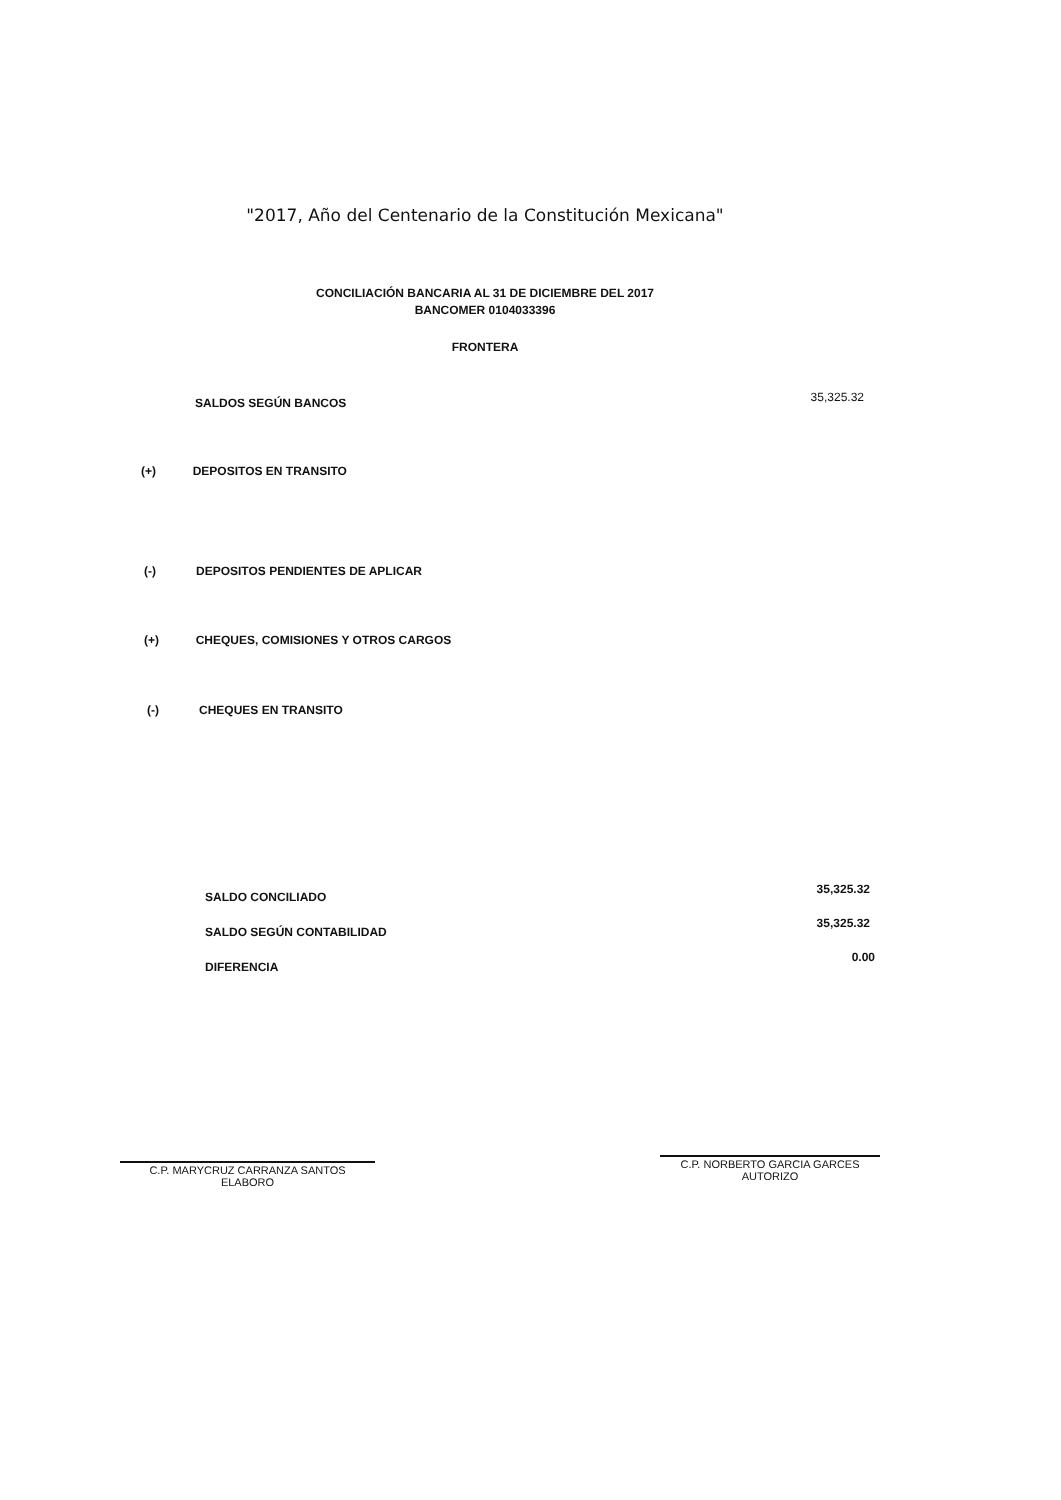"2017, Año del Centenario de la Constitución Mexicana"
CONCILIACIÓN BANCARIA AL 31 DE DICIEMBRE DEL 2017
BANCOMER 0104033396
FRONTERA
SALDOS SEGÚN BANCOS 35,325.32
(+) DEPOSITOS EN TRANSITO
(-) DEPOSITOS PENDIENTES DE APLICAR
(+) CHEQUES, COMISIONES Y OTROS CARGOS
(-) CHEQUES EN TRANSITO
SALDO CONCILIADO
35,325.32
SALDO SEGÚN CONTABILIDAD
35,325.32
DIFERENCIA
0.00
C.P. MARYCRUZ CARRANZA SANTOS
ELABORO
C.P. NORBERTO GARCIA GARCES
AUTORIZO